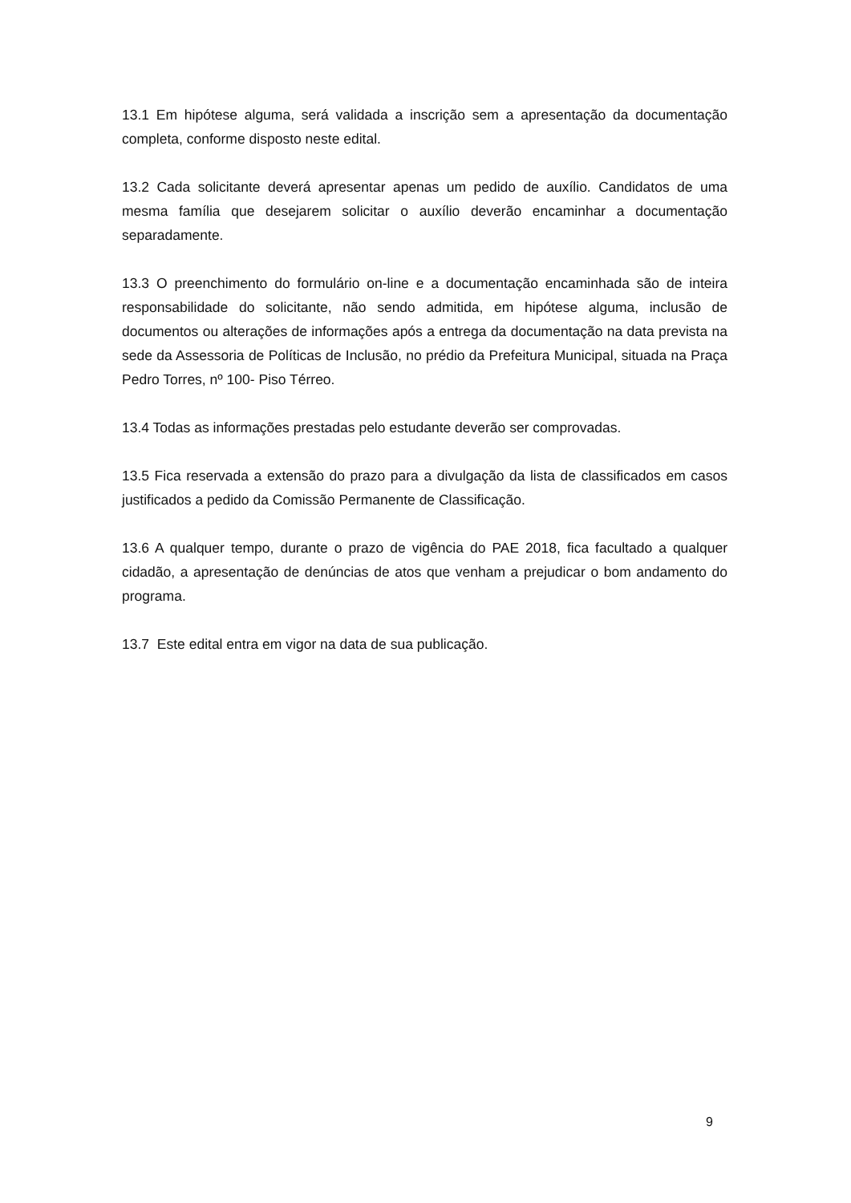13.1 Em hipótese alguma, será validada a inscrição sem a apresentação da documentação completa, conforme disposto neste edital.
13.2 Cada solicitante deverá apresentar apenas um pedido de auxílio. Candidatos de uma mesma família que desejarem solicitar o auxílio deverão encaminhar a documentação separadamente.
13.3 O preenchimento do formulário on-line e a documentação encaminhada são de inteira responsabilidade do solicitante, não sendo admitida, em hipótese alguma, inclusão de documentos ou alterações de informações após a entrega da documentação na data prevista na sede da Assessoria de Políticas de Inclusão, no prédio da Prefeitura Municipal, situada na Praça Pedro Torres, nº 100- Piso Térreo.
13.4 Todas as informações prestadas pelo estudante deverão ser comprovadas.
13.5 Fica reservada a extensão do prazo para a divulgação da lista de classificados em casos justificados a pedido da Comissão Permanente de Classificação.
13.6 A qualquer tempo, durante o prazo de vigência do PAE 2018, fica facultado a qualquer cidadão, a apresentação de denúncias de atos que venham a prejudicar o bom andamento do programa.
13.7 Este edital entra em vigor na data de sua publicação.
9